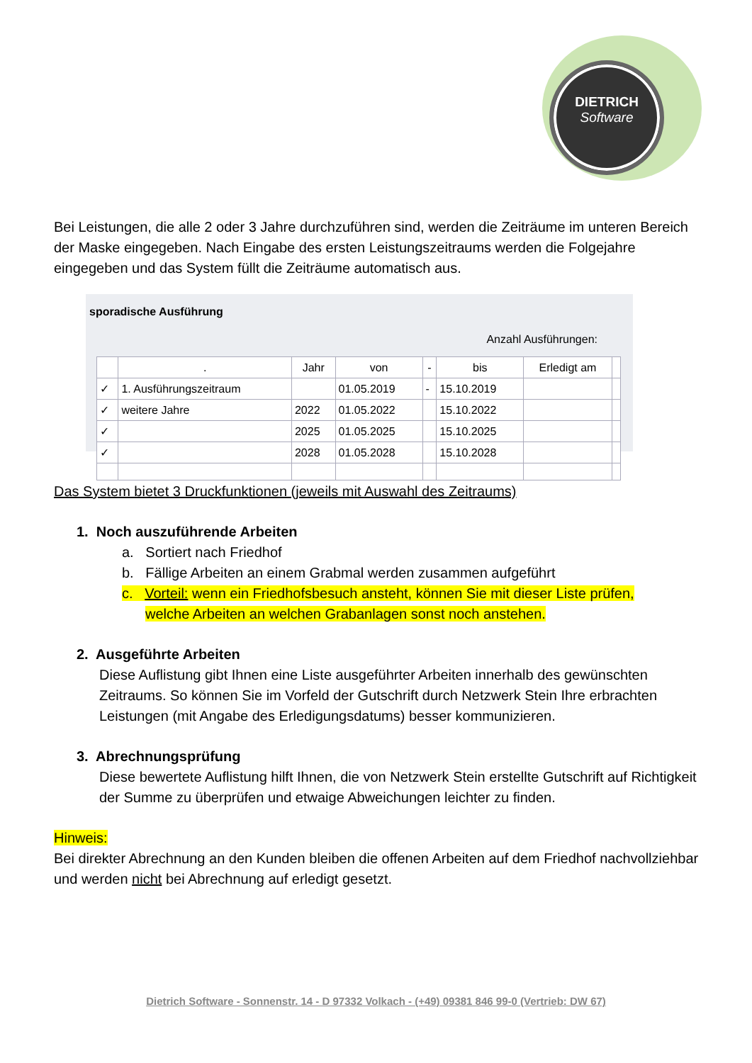DIETRICH
Software
Bei Leistungen, die alle 2 oder 3 Jahre durchzuführen sind, werden die Zeiträume im unteren Bereich der Maske eingegeben. Nach Eingabe des ersten Leistungszeitraums werden die Folgejahre eingegeben und das System füllt die Zeiträume automatisch aus.
sporadische Ausführung
Anzahl Ausführungen:
| | . | Jahr | von | - | bis | Erledigt am | |
| --- | --- | --- | --- | --- | --- | --- | --- |
| ✓ | 1. Ausführungszeitraum | | 01.05.2019 | - | 15.10.2019 | | |
| ✓ | weitere Jahre | 2022 | 01.05.2022 | | 15.10.2022 | | |
| ✓ | | 2025 | 01.05.2025 | | 15.10.2025 | | |
| ✓ | | 2028 | 01.05.2028 | | 15.10.2028 | | |
Das System bietet 3 Druckfunktionen (jeweils mit Auswahl des Zeitraums)
1. Noch auszuführende Arbeiten
a. Sortiert nach Friedhof
b. Fällige Arbeiten an einem Grabmal werden zusammen aufgeführt
c. Vorteil: wenn ein Friedhofsbesuch ansteht, können Sie mit dieser Liste prüfen,
welche Arbeiten an welchen Grabanlagen sonst noch anstehen.
2. Ausgeführte Arbeiten
Diese Auflistung gibt Ihnen eine Liste ausgeführter Arbeiten innerhalb des gewünschten Zeitraums. So können Sie im Vorfeld der Gutschrift durch Netzwerk Stein Ihre erbrachten Leistungen (mit Angabe des Erledigungsdatums) besser kommunizieren.
3. Abrechnungsprüfung
Diese bewertete Auflistung hilft Ihnen, die von Netzwerk Stein erstellte Gutschrift auf Richtigkeit der Summe zu überprüfen und etwaige Abweichungen leichter zu finden.
Hinweis:
Bei direkter Abrechnung an den Kunden bleiben die offenen Arbeiten auf dem Friedhof nachvollziehbar und werden nicht bei Abrechnung auf erledigt gesetzt.
Dietrich Software - Sonnenstr. 14 - D 97332 Volkach - (+49) 09381 846 99-0 (Vertrieb: DW 67)